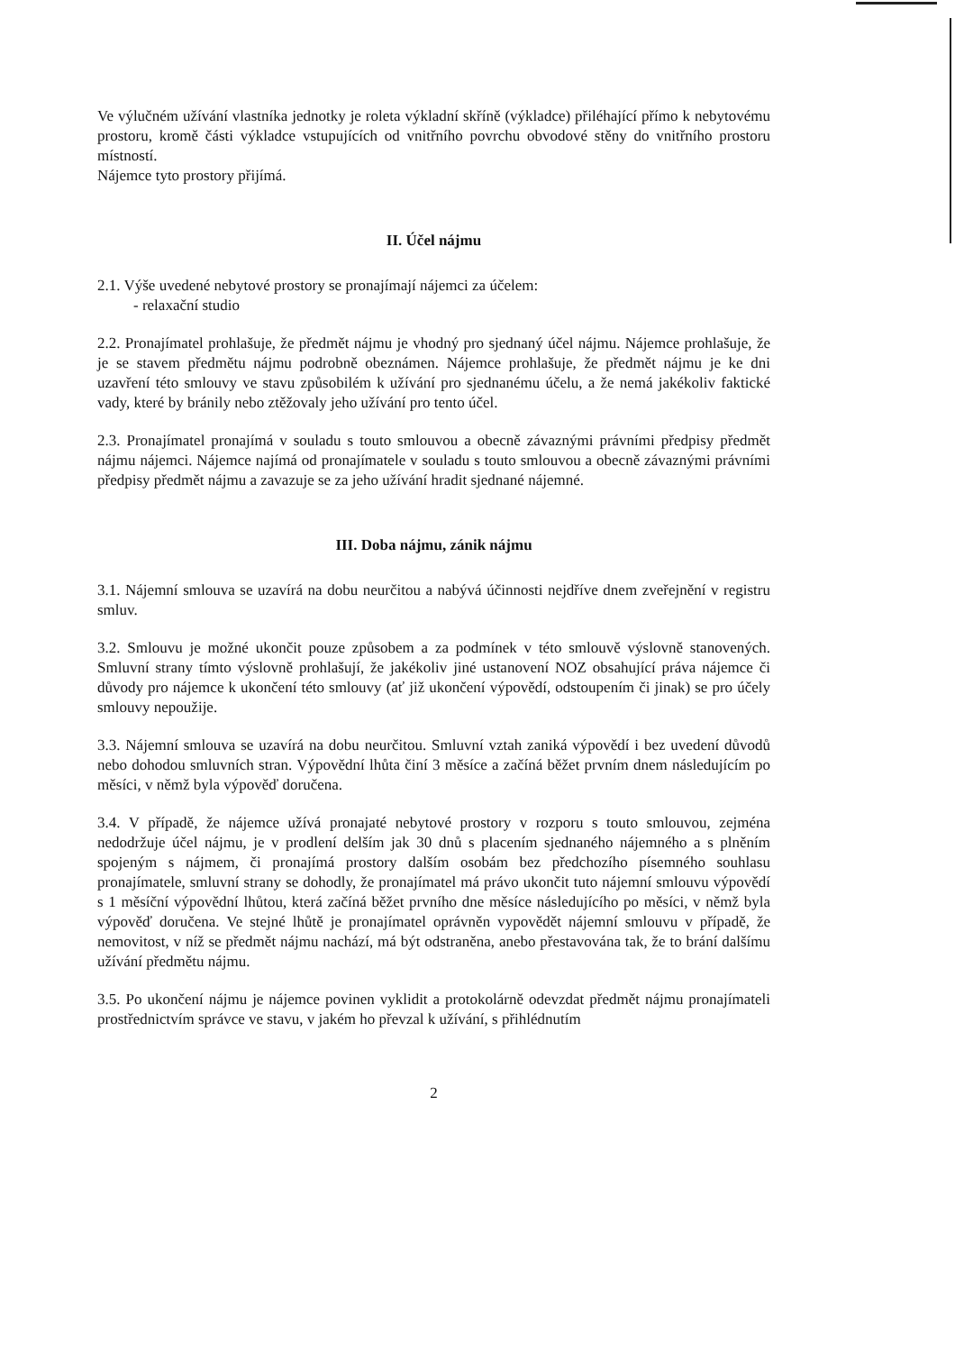Ve výlučném užívání vlastníka jednotky je roleta výkladní skříně (výkladce) přiléhající přímo k nebytovému prostoru, kromě části výkladce vstupujících od vnitřního povrchu obvodové stěny do vnitřního prostoru místností.
Nájemce tyto prostory přijímá.
II. Účel nájmu
2.1. Výše uvedené nebytové prostory se pronajímají nájemci za účelem:
- relaxační studio
2.2. Pronajímatel prohlašuje, že předmět nájmu je vhodný pro sjednaný účel nájmu. Nájemce prohlašuje, že je se stavem předmětu nájmu podrobně obeznámen. Nájemce prohlašuje, že předmět nájmu je ke dni uzavření této smlouvy ve stavu způsobilém k užívání pro sjednanému účelu, a že nemá jakékoliv faktické vady, které by bránily nebo ztěžovaly jeho užívání pro tento účel.
2.3. Pronajímatel pronajímá v souladu s touto smlouvou a obecně závaznými právními předpisy předmět nájmu nájemci. Nájemce najímá od pronajímatele v souladu s touto smlouvou a obecně závaznými právními předpisy předmět nájmu a zavazuje se za jeho užívání hradit sjednané nájemné.
III. Doba nájmu, zánik nájmu
3.1. Nájemní smlouva se uzavírá na dobu neurčitou a nabývá účinnosti nejdříve dnem zveřejnění v registru smluv.
3.2. Smlouvu je možné ukončit pouze způsobem a za podmínek v této smlouvě výslovně stanovených. Smluvní strany tímto výslovně prohlašují, že jakékoliv jiné ustanovení NOZ obsahující práva nájemce či důvody pro nájemce k ukončení této smlouvy (ať již ukončení výpovědí, odstoupením či jinak) se pro účely smlouvy nepoužije.
3.3. Nájemní smlouva se uzavírá na dobu neurčitou. Smluvní vztah zaniká výpovědí i bez uvedení důvodů nebo dohodou smluvních stran. Výpovědní lhůta činí 3 měsíce a začíná běžet prvním dnem následujícím po měsíci, v němž byla výpověď doručena.
3.4. V případě, že nájemce užívá pronajaté nebytové prostory v rozporu s touto smlouvou, zejména nedodržuje účel nájmu, je v prodlení delším jak 30 dnů s placením sjednaného nájemného a s plněním spojeným s nájmem, či pronajímá prostory dalším osobám bez předchozího písemného souhlasu pronajímatele, smluvní strany se dohodly, že pronajímatel má právo ukončit tuto nájemní smlouvu výpovědí s 1 měsíční výpovědní lhůtou, která začíná běžet prvního dne měsíce následujícího po měsíci, v němž byla výpověď doručena. Ve stejné lhůtě je pronajímatel oprávněn vypovědět nájemní smlouvu v případě, že nemovitost, v níž se předmět nájmu nachází, má být odstraněna, anebo přestavována tak, že to brání dalšímu užívání předmětu nájmu.
3.5. Po ukončení nájmu je nájemce povinen vyklidit a protokolárně odevzdat předmět nájmu pronajímateli prostřednictvím správce ve stavu, v jakém ho převzal k užívání, s přihlédnutím
2